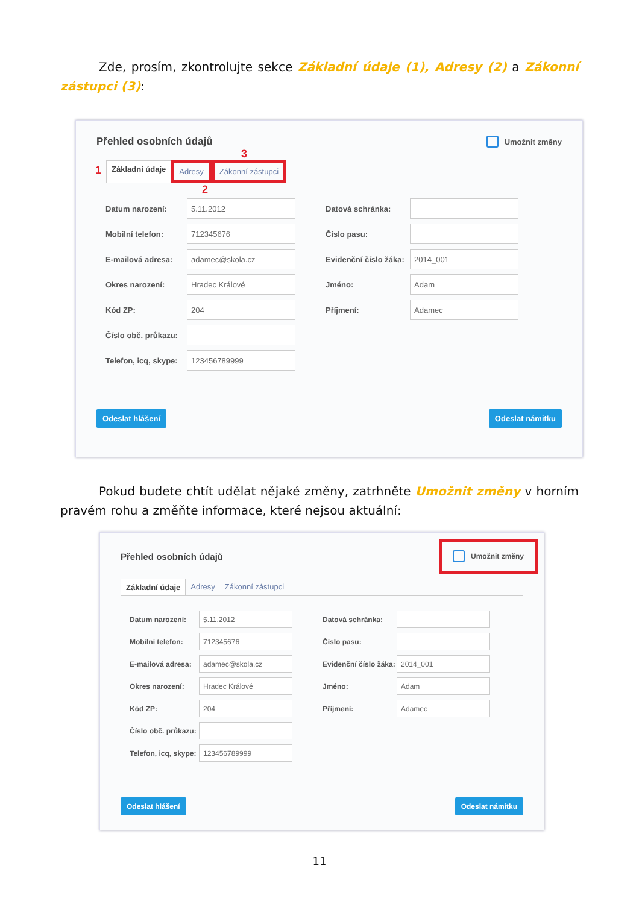Zde, prosím, zkontrolujte sekce Základní údaje (1), Adresy (2) a Zákonní zástupci (3):
Přehled osobních údajů
Umožnit změny
3
1 Základní údaje Adresy Zákonní zástupci
2
Datum narození:
5.11.2012
Mobilní telefon:
712345676
E-mailová adresa:
adamec@skola.cz
Okres narození:
Hradec Králové
Kód ZP:
204
Číslo obč. průkazu:
Telefon, icq, skype:
123456789999
Datová schránka:
Číslo pasu:
Evidenční číslo žáka:
2014_001
Jméno:
Adam
Příjmení:
Adamec
Odeslat hlášení Odeslat námitku
Pokud budete chtít udělat nějaké změny, zatrhněte Umožnit změny v horním pravém rohu a změňte informace, které nejsou aktuální:
Přehled osobních údajů
Umožnit změny
Základní údaje Adresy Zákonní zástupci
Datum narození:
5.11.2012
Mobilní telefon:
712345676
E-mailová adresa:
adamec@skola.cz
Okres narození:
Hradec Králové
Kód ZP:
204
Číslo obč. průkazu:
Telefon, icq, skype:
123456789999
Datová schránka:
Číslo pasu:
Evidenční číslo žáka:
2014_001
Jméno:
Adam
Příjmení:
Adamec
Odeslat hlášení Odeslat námitku
11